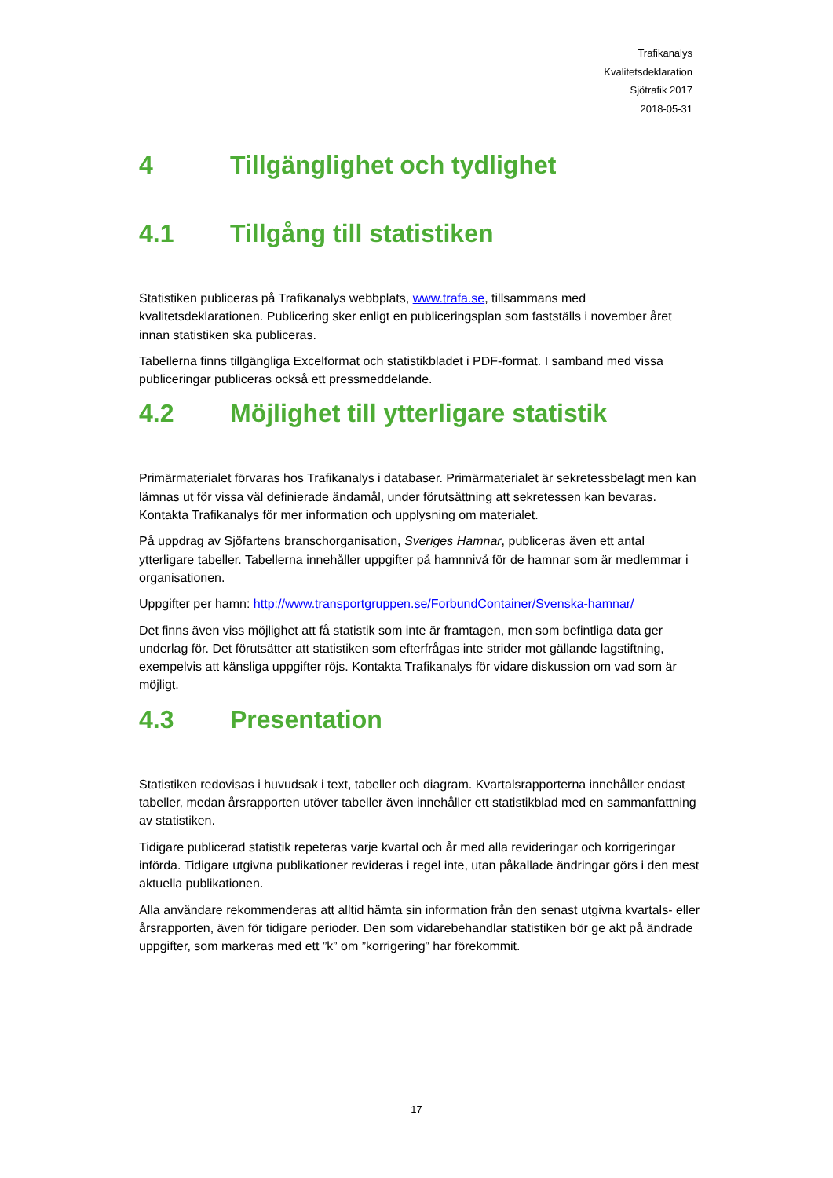Trafikanalys
Kvalitetsdeklaration
Sjötrafik 2017
2018-05-31
4 Tillgänglighet och tydlighet
4.1 Tillgång till statistiken
Statistiken publiceras på Trafikanalys webbplats, www.trafa.se, tillsammans med kvalitetsdeklarationen. Publicering sker enligt en publiceringsplan som fastställs i november året innan statistiken ska publiceras.
Tabellerna finns tillgängliga Excelformat och statistikbladet i PDF-format. I samband med vissa publiceringar publiceras också ett pressmeddelande.
4.2 Möjlighet till ytterligare statistik
Primärmaterialet förvaras hos Trafikanalys i databaser. Primärmaterialet är sekretessbelagt men kan lämnas ut för vissa väl definierade ändamål, under förutsättning att sekretessen kan bevaras. Kontakta Trafikanalys för mer information och upplysning om materialet.
På uppdrag av Sjöfartens branschorganisation, Sveriges Hamnar, publiceras även ett antal ytterligare tabeller. Tabellerna innehåller uppgifter på hamnnivå för de hamnar som är medlemmar i organisationen.
Uppgifter per hamn: http://www.transportgruppen.se/ForbundContainer/Svenska-hamnar/
Det finns även viss möjlighet att få statistik som inte är framtagen, men som befintliga data ger underlag för. Det förutsätter att statistiken som efterfrågas inte strider mot gällande lagstiftning, exempelvis att känsliga uppgifter röjs. Kontakta Trafikanalys för vidare diskussion om vad som är möjligt.
4.3 Presentation
Statistiken redovisas i huvudsak i text, tabeller och diagram. Kvartalsrapporterna innehåller endast tabeller, medan årsrapporten utöver tabeller även innehåller ett statistikblad med en sammanfattning av statistiken.
Tidigare publicerad statistik repeteras varje kvartal och år med alla revideringar och korrigeringar införda. Tidigare utgivna publikationer revideras i regel inte, utan påkallade ändringar görs i den mest aktuella publikationen.
Alla användare rekommenderas att alltid hämta sin information från den senast utgivna kvartals- eller årsrapporten, även för tidigare perioder. Den som vidarebehandlar statistiken bör ge akt på ändrade uppgifter, som markeras med ett ”k” om ”korrigering” har förekommit.
17